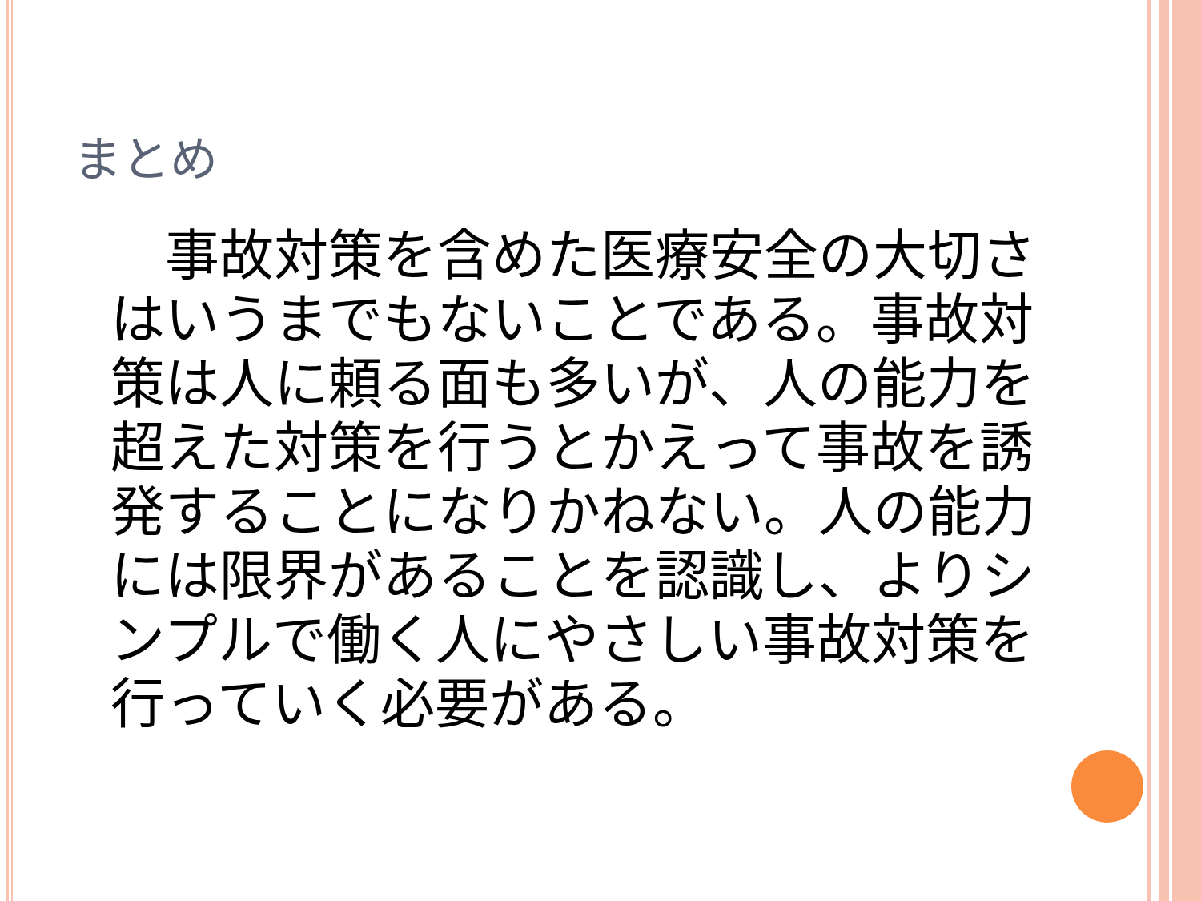まとめ
　事故対策を含めた医療安全の大切さはいうまでもないことである。事故対策は人に頼る面も多いが、人の能力を超えた対策を行うとかえって事故を誘発することになりかねない。人の能力には限界があることを認識し、よりシンプルで働く人にやさしい事故対策を行っていく必要がある。